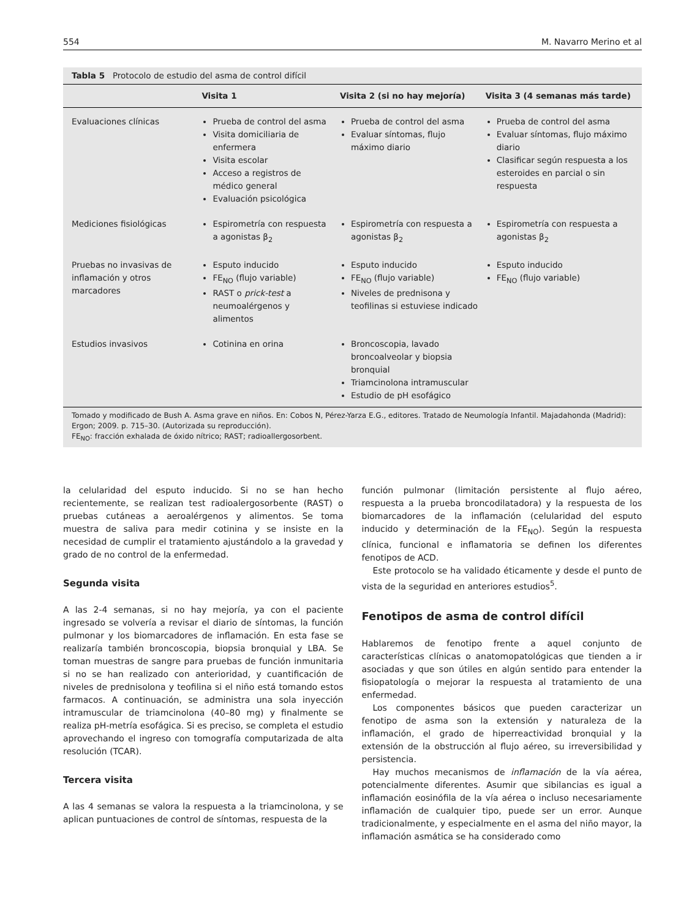554 M. Navarro Merino et al
Tabla 5 Protocolo de estudio del asma de control difícil
| | Visita 1 | Visita 2 (si no hay mejoría) | Visita 3 (4 semanas más tarde) |
| --- | --- | --- | --- |
| Evaluaciones clínicas | Prueba de control del asma Visita domiciliaria de enfermera Visita escolar Acceso a registros de médico general Evaluación psicológica | Prueba de control del asma Evaluar síntomas, flujo máximo diario | Prueba de control del asma Evaluar síntomas, flujo máximo diario Clasificar según respuesta a los esteroides en parcial o sin respuesta |
| Mediciones fisiológicas | Espirometría con respuesta a agonistas β<sub>2</sub> | Espirometría con respuesta a agonistas β<sub>2</sub> | Espirometría con respuesta a agonistas β<sub>2</sub> |
| Pruebas no invasivas de inflamación y otros marcadores | Esputo inducido FE<sub>NO</sub> (flujo variable) RAST o prick-test a neumoalérgenos y alimentos | Esputo inducido FE<sub>NO</sub> (flujo variable) Niveles de prednisona y teofilinas si estuviese indicado | Esputo inducido FE<sub>NO</sub> (flujo variable) |
| Estudios invasivos | Cotinina en orina | Broncoscopia, lavado broncoalveolar y biopsia bronquial Triamcinolona intramuscular Estudio de pH esofágico | |
Tomado y modificado de Bush A. Asma grave en niños. En: Cobos N, Pérez-Yarza E.G., editores. Tratado de Neumología Infantil. Majadahonda (Madrid): Ergon; 2009. p. 715–30. (Autorizada su reproducción).
FE<sub>NO</sub>: fracción exhalada de óxido nítrico; RAST; radioallergosorbent.
la celularidad del esputo inducido. Si no se han hecho recientemente, se realizan test radioalergosorbente (RAST) o pruebas cutáneas a aeroalérgenos y alimentos. Se toma muestra de saliva para medir cotinina y se insiste en la necesidad de cumplir el tratamiento ajustándolo a la gravedad y grado de no control de la enfermedad.
Segunda visita
A las 2-4 semanas, si no hay mejoría, ya con el paciente ingresado se volvería a revisar el diario de síntomas, la función pulmonar y los biomarcadores de inflamación. En esta fase se realizaría también broncoscopia, biopsia bronquial y LBA. Se toman muestras de sangre para pruebas de función inmunitaria si no se han realizado con anterioridad, y cuantificación de niveles de prednisolona y teofilina si el niño está tomando estos farmacos. A continuación, se administra una sola inyección intramuscular de triamcinolona (40–80 mg) y finalmente se realiza pH-metría esofágica. Si es preciso, se completa el estudio aprovechando el ingreso con tomografía computarizada de alta resolución (TCAR).
Tercera visita
A las 4 semanas se valora la respuesta a la triamcinolona, y se aplican puntuaciones de control de síntomas, respuesta de la
función pulmonar (limitación persistente al flujo aéreo, respuesta a la prueba broncodilatadora) y la respuesta de los biomarcadores de la inflamación (celularidad del esputo inducido y determinación de la FE<sub>NO</sub>). Según la respuesta clínica, funcional e inflamatoria se definen los diferentes fenotipos de ACD.
Este protocolo se ha validado éticamente y desde el punto de vista de la seguridad en anteriores estudios<sup>5</sup>.
Fenotipos de asma de control difícil
Hablaremos de fenotipo frente a aquel conjunto de características clínicas o anatomopatológicas que tienden a ir asociadas y que son útiles en algún sentido para entender la fisiopatología o mejorar la respuesta al tratamiento de una enfermedad.
Los componentes básicos que pueden caracterizar un fenotipo de asma son la extensión y naturaleza de la inflamación, el grado de hiperreactividad bronquial y la extensión de la obstrucción al flujo aéreo, su irreversibilidad y persistencia.
Hay muchos mecanismos de inflamación de la vía aérea, potencialmente diferentes. Asumir que sibilancias es igual a inflamación eosinófila de la vía aérea o incluso necesariamente inflamación de cualquier tipo, puede ser un error. Aunque tradicionalmente, y especialmente en el asma del niño mayor, la inflamación asmática se ha considerado como